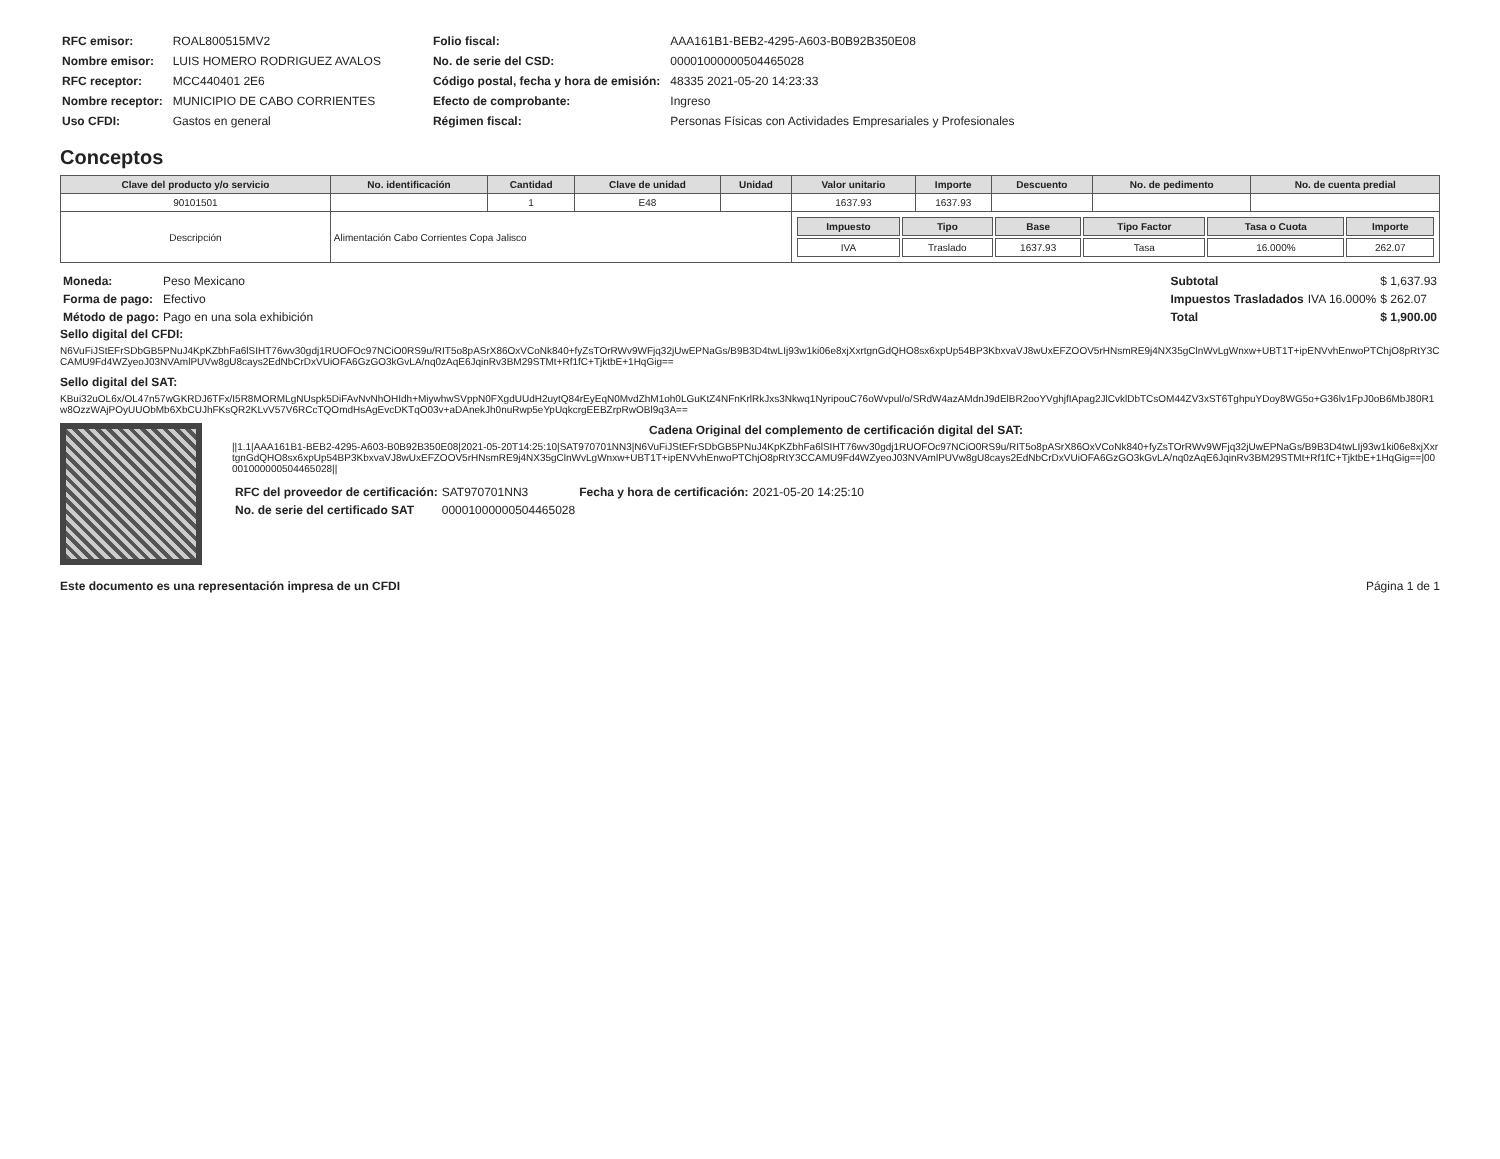| RFC emisor: | ROAL800515MV2 |
| Nombre emisor: | LUIS HOMERO RODRIGUEZ AVALOS |
| RFC receptor: | MCC440401 2E6 |
| Nombre receptor: | MUNICIPIO DE CABO CORRIENTES |
| Uso CFDI: | Gastos en general |
| Folio fiscal: | AAA161B1-BEB2-4295-A603-B0B92B350E08 |
| No. de serie del CSD: | 00001000000504465028 |
| Código postal, fecha y hora de emisión: | 48335 2021-05-20 14:23:33 |
| Efecto de comprobante: | Ingreso |
| Régimen fiscal: | Personas Físicas con Actividades Empresariales y Profesionales |
Conceptos
| Clave del producto y/o servicio | No. identificación | Cantidad | Clave de unidad | Unidad | Valor unitario | Importe | Descuento | No. de pedimento | No. de cuenta predial |
| --- | --- | --- | --- | --- | --- | --- | --- | --- | --- |
| 90101501 | | 1 | E48 | | 1637.93 | 1637.93 | | | |
| Descripción | Alimentación Cabo Corrientes Copa Jalisco | | | | / Impuesto / Tipo / Base / Tipo Factor / Tasa o Cuota / Importe / / --- / --- / --- / --- / --- / --- / / IVA / Traslado / 1637.93 / Tasa / 16.000% / 262.07 / | | | | |
| Moneda: | Peso Mexicano |
| Forma de pago: | Efectivo |
| Método de pago: | Pago en una sola exhibición |
| Subtotal | | $ 1,637.93 |
| Impuestos Trasladados | IVA 16.000% | $ 262.07 |
| Total | | $ 1,900.00 |
Sello digital del CFDI:
N6VuFiJStEFrSDbGB5PNuJ4KpKZbhFa6lSIHT76wv30gdj1RUOFOc97NCiO0RS9u/RIT5o8pASrX86OxVCoNk840+fyZsTOrRWv9WFjq32jUwEPNaGs/B9B3D4twLIj93w1ki06e8xjXxrtgnGdQHO8sx6xpUp54BP3KbxvaVJ8wUxEFZOOV5rHNsmRE9j4NX35gClnWvLgWnxw+UBT1T+ipENVvhEnwoPTChjO8pRtY3CCAMU9Fd4WZyeoJ03NVAmlPUVw8gU8cays2EdNbCrDxVUiOFA6GzGO3kGvLA/nq0zAqE6JqinRv3BM29STMt+Rf1fC+TjktbE+1HqGig==
Sello digital del SAT:
KBui32uOL6x/OL47n57wGKRDJ6TFx/I5R8MORMLgNUspk5DiFAvNvNhOHIdh+MiywhwSVppN0FXgdUUdH2uytQ84rEyEqN0MvdZhM1oh0LGuKtZ4NFnKrlRkJxs3Nkwq1NyripouC76oWvpul/o/SRdW4azAMdnJ9dElBR2ooYVghjfIApag2JlCvklDbTCsOM44ZV3xST6TghpuYDoy8WG5o+G36lv1FpJ0oB6MbJ80R1w8OzzWAjPOyUUObMb6XbCUJhFKsQR2KLvV57V6RCcTQOmdHsAgEvcDKTqO03v+aDAnekJh0nuRwp5eYpUqkcrgEEBZrpRwOBl9q3A==
Cadena Original del complemento de certificación digital del SAT:
||1.1|AAA161B1-BEB2-4295-A603-B0B92B350E08|2021-05-20T14:25:10|SAT970701NN3|N6VuFiJStEFrSDbGB5PNuJ4KpKZbhFa6lSIHT76wv30gdj1RUOFOc97NCiO0RS9u/RIT5o8pASrX86OxVCoNk840+fyZsTOrRWv9WFjq32jUwEPNaGs/B9B3D4twLIj93w1ki06e8xjXxrtgnGdQHO8sx6xpUp54BP3KbxvaVJ8wUxEFZOOV5rHNsmRE9j4NX35gClnWvLgWnxw+UBT1T+ipENVvhEnwoPTChjO8pRtY3CCAMU9Fd4WZyeoJ03NVAmlPUVw8gU8cays2EdNbCrDxVUiOFA6GzGO3kGvLA/nq0zAqE6JqinRv3BM29STMt+Rf1fC+TjktbE+1HqGig==|00001000000504465028||
| RFC del proveedor de certificación: | SAT970701NN3 | Fecha y hora de certificación: | 2021-05-20 14:25:10 |
| No. de serie del certificado SAT | 00001000000504465028 | | |
Este documento es una representación impresa de un CFDI Página 1 de 1